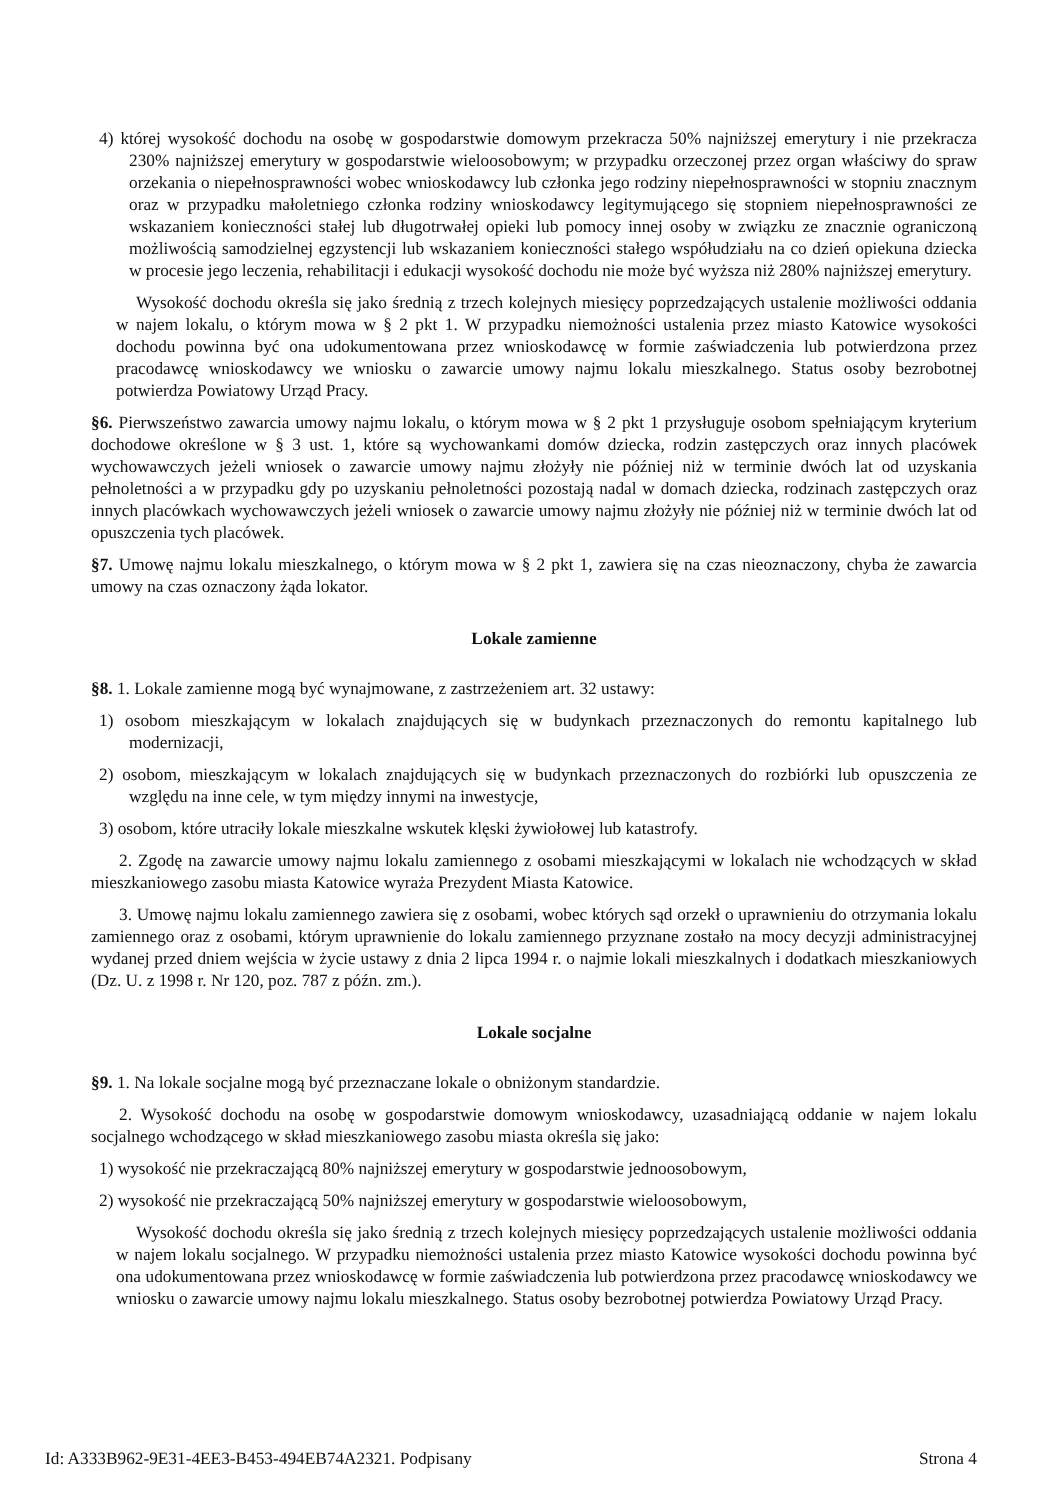4) której wysokość dochodu na osobę w gospodarstwie domowym przekracza 50% najniższej emerytury i nie przekracza 230% najniższej emerytury w gospodarstwie wieloosobowym; w przypadku orzeczonej przez organ właściwy do spraw orzekania o niepełnosprawności wobec wnioskodawcy lub członka jego rodziny niepełnosprawności w stopniu znacznym oraz w przypadku małoletniego członka rodziny wnioskodawcy legitymującego się stopniem niepełnosprawności ze wskazaniem konieczności stałej lub długotrwałej opieki lub pomocy innej osoby w związku ze znacznie ograniczoną możliwością samodzielnej egzystencji lub wskazaniem konieczności stałego współudziału na co dzień opiekuna dziecka w procesie jego leczenia, rehabilitacji i edukacji wysokość dochodu nie może być wyższa niż 280% najniższej emerytury.
Wysokość dochodu określa się jako średnią z trzech kolejnych miesięcy poprzedzających ustalenie możliwości oddania w najem lokalu, o którym mowa w § 2 pkt 1. W przypadku niemożności ustalenia przez miasto Katowice wysokości dochodu powinna być ona udokumentowana przez wnioskodawcę w formie zaświadczenia lub potwierdzona przez pracodawcę wnioskodawcy we wniosku o zawarcie umowy najmu lokalu mieszkalnego. Status osoby bezrobotnej potwierdza Powiatowy Urząd Pracy.
§6. Pierwszeństwo zawarcia umowy najmu lokalu, o którym mowa w § 2 pkt 1 przysługuje osobom spełniającym kryterium dochodowe określone w § 3 ust. 1, które są wychowankami domów dziecka, rodzin zastępczych oraz innych placówek wychowawczych jeżeli wniosek o zawarcie umowy najmu złożyły nie później niż w terminie dwóch lat od uzyskania pełnoletności a w przypadku gdy po uzyskaniu pełnoletności pozostają nadal w domach dziecka, rodzinach zastępczych oraz innych placówkach wychowawczych jeżeli wniosek o zawarcie umowy najmu złożyły nie później niż w terminie dwóch lat od opuszczenia tych placówek.
§7. Umowę najmu lokalu mieszkalnego, o którym mowa w § 2 pkt 1, zawiera się na czas nieoznaczony, chyba że zawarcia umowy na czas oznaczony żąda lokator.
Lokale zamienne
§8. 1. Lokale zamienne mogą być wynajmowane, z zastrzeżeniem art. 32 ustawy:
1) osobom mieszkającym w lokalach znajdujących się w budynkach przeznaczonych do remontu kapitalnego lub modernizacji,
2) osobom, mieszkającym w lokalach znajdujących się w budynkach przeznaczonych do rozbiórki lub opuszczenia ze względu na inne cele, w tym między innymi na inwestycje,
3) osobom, które utraciły lokale mieszkalne wskutek klęski żywiołowej lub katastrofy.
2. Zgodę na zawarcie umowy najmu lokalu zamiennego z osobami mieszkającymi w lokalach nie wchodzących w skład mieszkaniowego zasobu miasta Katowice wyraża Prezydent Miasta Katowice.
3. Umowę najmu lokalu zamiennego zawiera się z osobami, wobec których sąd orzekł o uprawnieniu do otrzymania lokalu zamiennego oraz z osobami, którym uprawnienie do lokalu zamiennego przyznane zostało na mocy decyzji administracyjnej wydanej przed dniem wejścia w życie ustawy z dnia 2 lipca 1994 r. o najmie lokali mieszkalnych i dodatkach mieszkaniowych (Dz. U. z 1998 r. Nr 120, poz. 787 z późn. zm.).
Lokale socjalne
§9. 1. Na lokale socjalne mogą być przeznaczane lokale o obniżonym standardzie.
2. Wysokość dochodu na osobę w gospodarstwie domowym wnioskodawcy, uzasadniającą oddanie w najem lokalu socjalnego wchodzącego w skład mieszkaniowego zasobu miasta określa się jako:
1) wysokość nie przekraczającą 80% najniższej emerytury w gospodarstwie jednoosobowym,
2) wysokość nie przekraczającą 50% najniższej emerytury w gospodarstwie wieloosobowym,
Wysokość dochodu określa się jako średnią z trzech kolejnych miesięcy poprzedzających ustalenie możliwości oddania w najem lokalu socjalnego. W przypadku niemożności ustalenia przez miasto Katowice wysokości dochodu powinna być ona udokumentowana przez wnioskodawcę w formie zaświadczenia lub potwierdzona przez pracodawcę wnioskodawcy we wniosku o zawarcie umowy najmu lokalu mieszkalnego. Status osoby bezrobotnej potwierdza Powiatowy Urząd Pracy.
Id: A333B962-9E31-4EE3-B453-494EB74A2321. Podpisany Strona 4